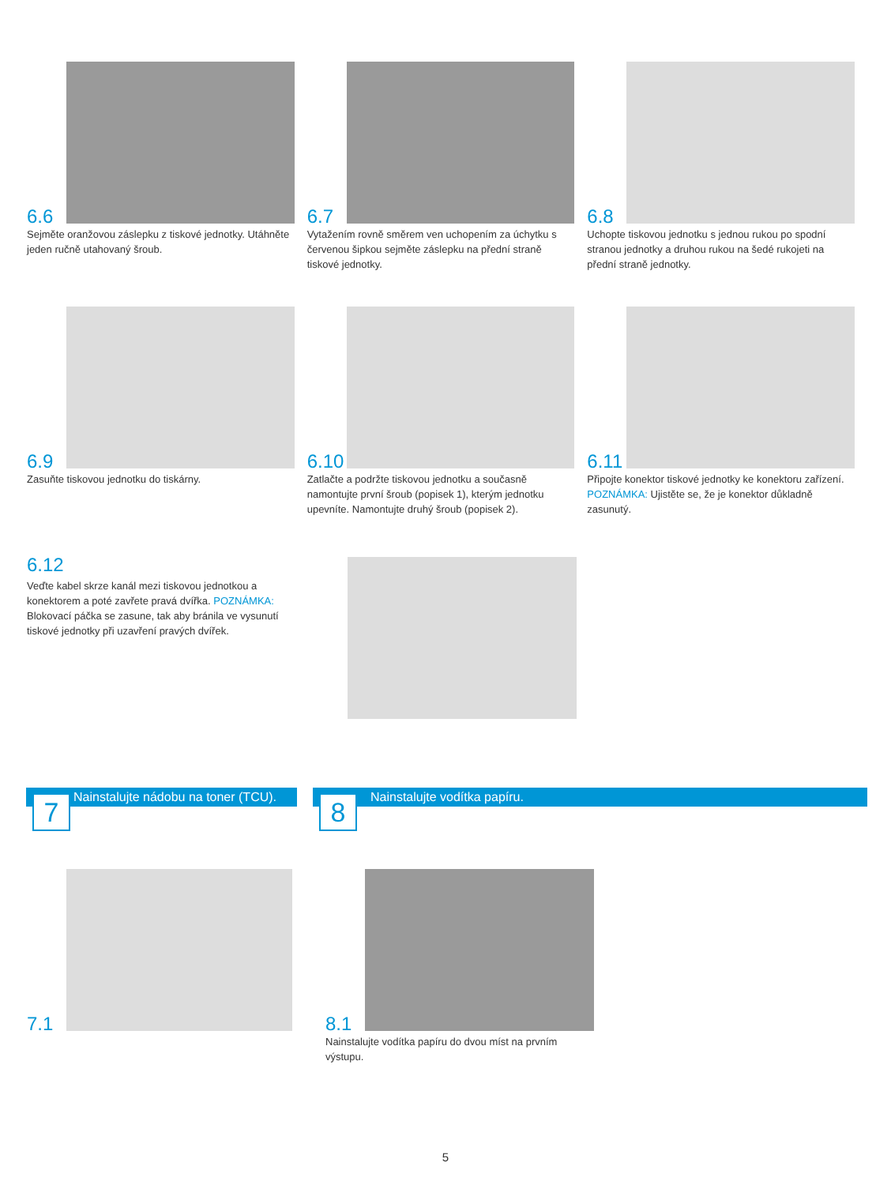6.6
Sejměte oranžovou záslepku z tiskové jednotky. Utáhněte jeden ručně utahovaný šroub.
6.7
Vytažením rovně směrem ven uchopením za úchytku s červenou šipkou sejměte záslepku na přední straně tiskové jednotky.
6.8
Uchopte tiskovou jednotku s jednou rukou po spodní stranou jednotky a druhou rukou na šedé rukojeti na přední straně jednotky.
6.9
Zasuňte tiskovou jednotku do tiskárny.
6.10
Zatlačte a podržte tiskovou jednotku a současně namontujte první šroub (popisek 1), kterým jednotku upevníte. Namontujte druhý šroub (popisek 2).
6.11
Připojte konektor tiskové jednotky ke konektoru zařízení. POZNÁMKA: Ujistěte se, že je konektor důkladně zasunutý.
6.12
Veďte kabel skrze kanál mezi tiskovou jednotkou a konektorem a poté zavřete pravá dvířka. POZNÁMKA: Blokovací páčka se zasune, tak aby bránila ve vysunutí tiskové jednotky při uzavření pravých dvířek.
Nainstalujte nádobu na toner (TCU). 7 Nainstalujte vodítka papíru. 8
7.1 8.1
Nainstalujte vodítka papíru do dvou míst na prvním výstupu.
5